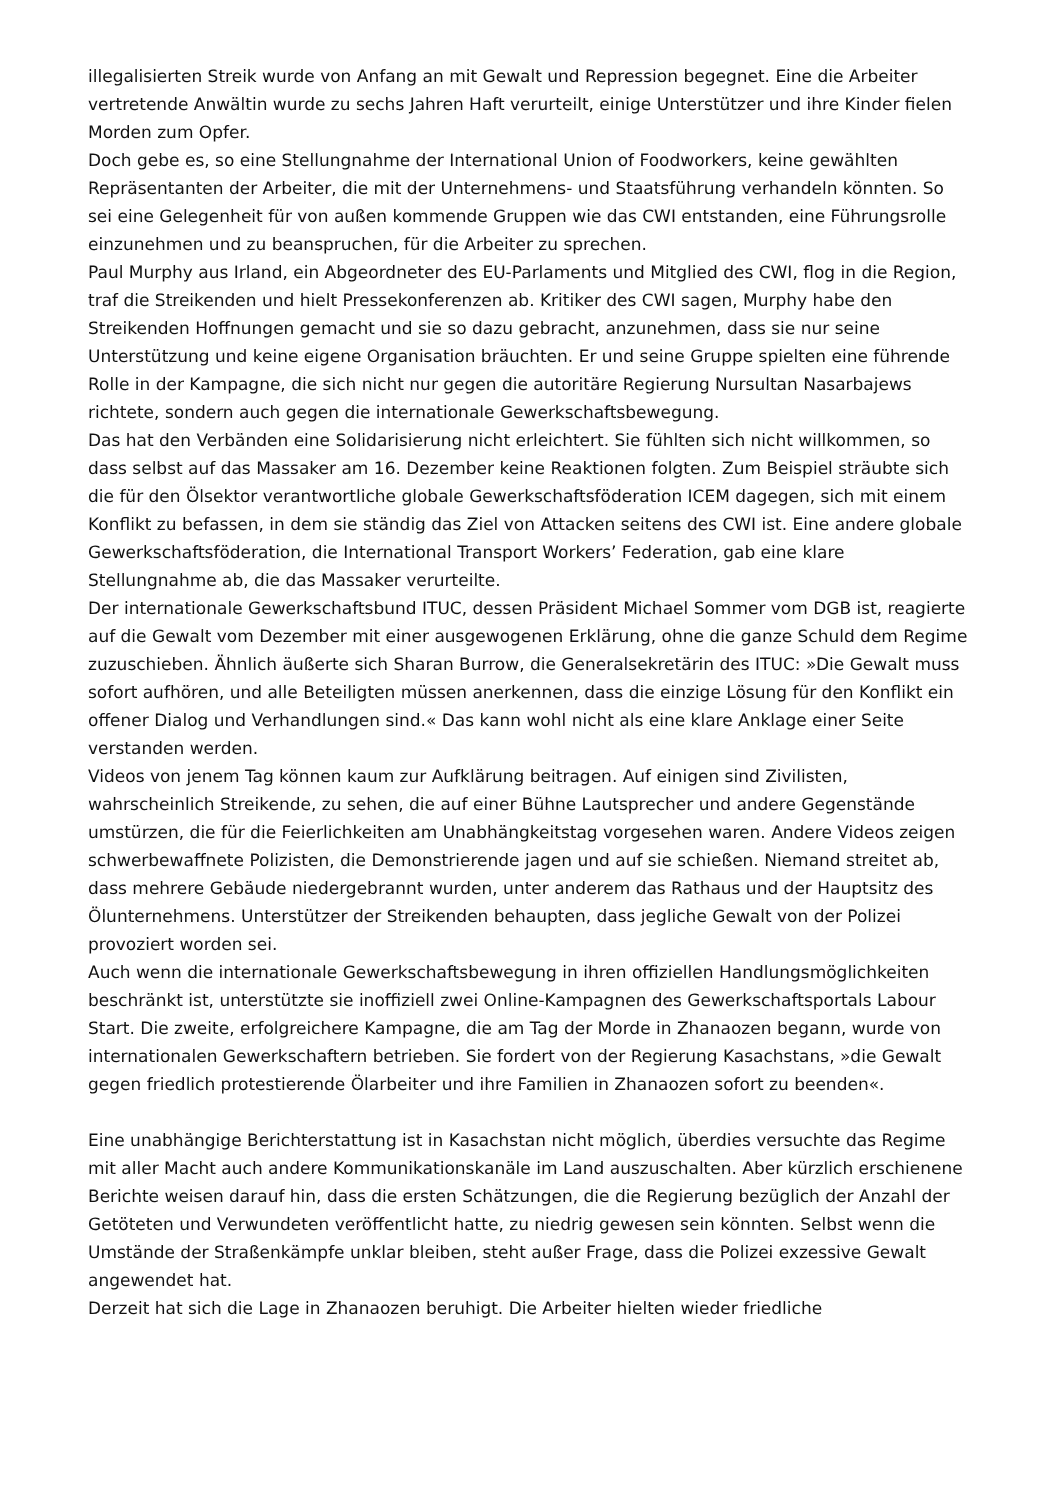illegalisierten Streik wurde von Anfang an mit Gewalt und Repression begegnet. Eine die Arbeiter vertretende Anwältin wurde zu sechs Jahren Haft verurteilt, einige Unterstützer und ihre Kinder fielen Morden zum Opfer.
Doch gebe es, so eine Stellungnahme der International Union of Foodworkers, keine gewählten Repräsentanten der Arbeiter, die mit der Unternehmens- und Staatsführung verhandeln könnten. So sei eine Gelegenheit für von außen kommende Gruppen wie das CWI entstanden, eine Führungsrolle einzunehmen und zu beanspruchen, für die Arbeiter zu sprechen.
Paul Murphy aus Irland, ein Abgeordneter des EU-Parlaments und Mitglied des CWI, flog in die Region, traf die Streikenden und hielt Pressekonferenzen ab. Kritiker des CWI sagen, Murphy habe den Streikenden Hoffnungen gemacht und sie so dazu gebracht, anzunehmen, dass sie nur seine Unterstützung und keine eigene Organisation bräuchten. Er und seine Gruppe spielten eine führende Rolle in der Kampagne, die sich nicht nur gegen die autoritäre Regierung Nursultan Nasarbajews richtete, sondern auch gegen die internationale Gewerkschaftsbewegung.
Das hat den Verbänden eine Solidarisierung nicht erleichtert. Sie fühlten sich nicht willkommen, so dass selbst auf das Massaker am 16. Dezember keine Reaktionen folgten. Zum Beispiel sträubte sich die für den Ölsektor verantwortliche globale Gewerkschaftsföderation ICEM dagegen, sich mit einem Konflikt zu befassen, in dem sie ständig das Ziel von Attacken seitens des CWI ist. Eine andere globale Gewerkschaftsföderation, die International Transport Workers’ Federation, gab eine klare Stellungnahme ab, die das Massaker verurteilte.
Der internationale Gewerkschaftsbund ITUC, dessen Präsident Michael Sommer vom DGB ist, reagierte auf die Gewalt vom Dezember mit einer ausgewogenen Erklärung, ohne die ganze Schuld dem Regime zuzuschieben. Ähnlich äußerte sich Sharan Burrow, die Generalsekretärin des ITUC: »Die Gewalt muss sofort aufhören, und alle Beteiligten müssen anerkennen, dass die einzige Lösung für den Konflikt ein offener Dialog und Verhandlungen sind.« Das kann wohl nicht als eine klare Anklage einer Seite verstanden werden.
Videos von jenem Tag können kaum zur Aufklärung beitragen. Auf einigen sind Zivilisten, wahrscheinlich Streikende, zu sehen, die auf einer Bühne Lautsprecher und andere Gegenstände umstürzen, die für die Feierlichkeiten am Unabhängkeitstag vorgesehen waren. Andere Videos zeigen schwerbewaffnete Polizisten, die Demonstrierende jagen und auf sie schießen. Niemand streitet ab, dass mehrere Gebäude niedergebrannt wurden, unter anderem das Rathaus und der Hauptsitz des Ölunternehmens. Unterstützer der Streikenden behaupten, dass jegliche Gewalt von der Polizei provoziert worden sei.
Auch wenn die internationale Gewerkschaftsbewegung in ihren offiziellen Handlungsmöglichkeiten beschränkt ist, unterstützte sie inoffiziell zwei Online-Kampagnen des Gewerkschaftsportals Labour Start. Die zweite, erfolgreichere Kampagne, die am Tag der Morde in Zhanaozen begann, wurde von internationalen Gewerkschaftern betrieben. Sie fordert von der Regierung Kasachstans, »die Gewalt gegen friedlich protestierende Ölarbeiter und ihre Familien in Zhanaozen sofort zu beenden«.
Eine unabhängige Berichterstattung ist in Kasachstan nicht möglich, überdies versuchte das Regime mit aller Macht auch andere Kommunikationskanäle im Land auszuschalten. Aber kürzlich erschienene Berichte weisen darauf hin, dass die ersten Schätzungen, die die Regierung bezüglich der Anzahl der Getöteten und Verwundeten veröffentlicht hatte, zu niedrig gewesen sein könnten. Selbst wenn die Umstände der Straßenkämpfe unklar bleiben, steht außer Frage, dass die Polizei exzessive Gewalt angewendet hat.
Derzeit hat sich die Lage in Zhanaozen beruhigt. Die Arbeiter hielten wieder friedliche